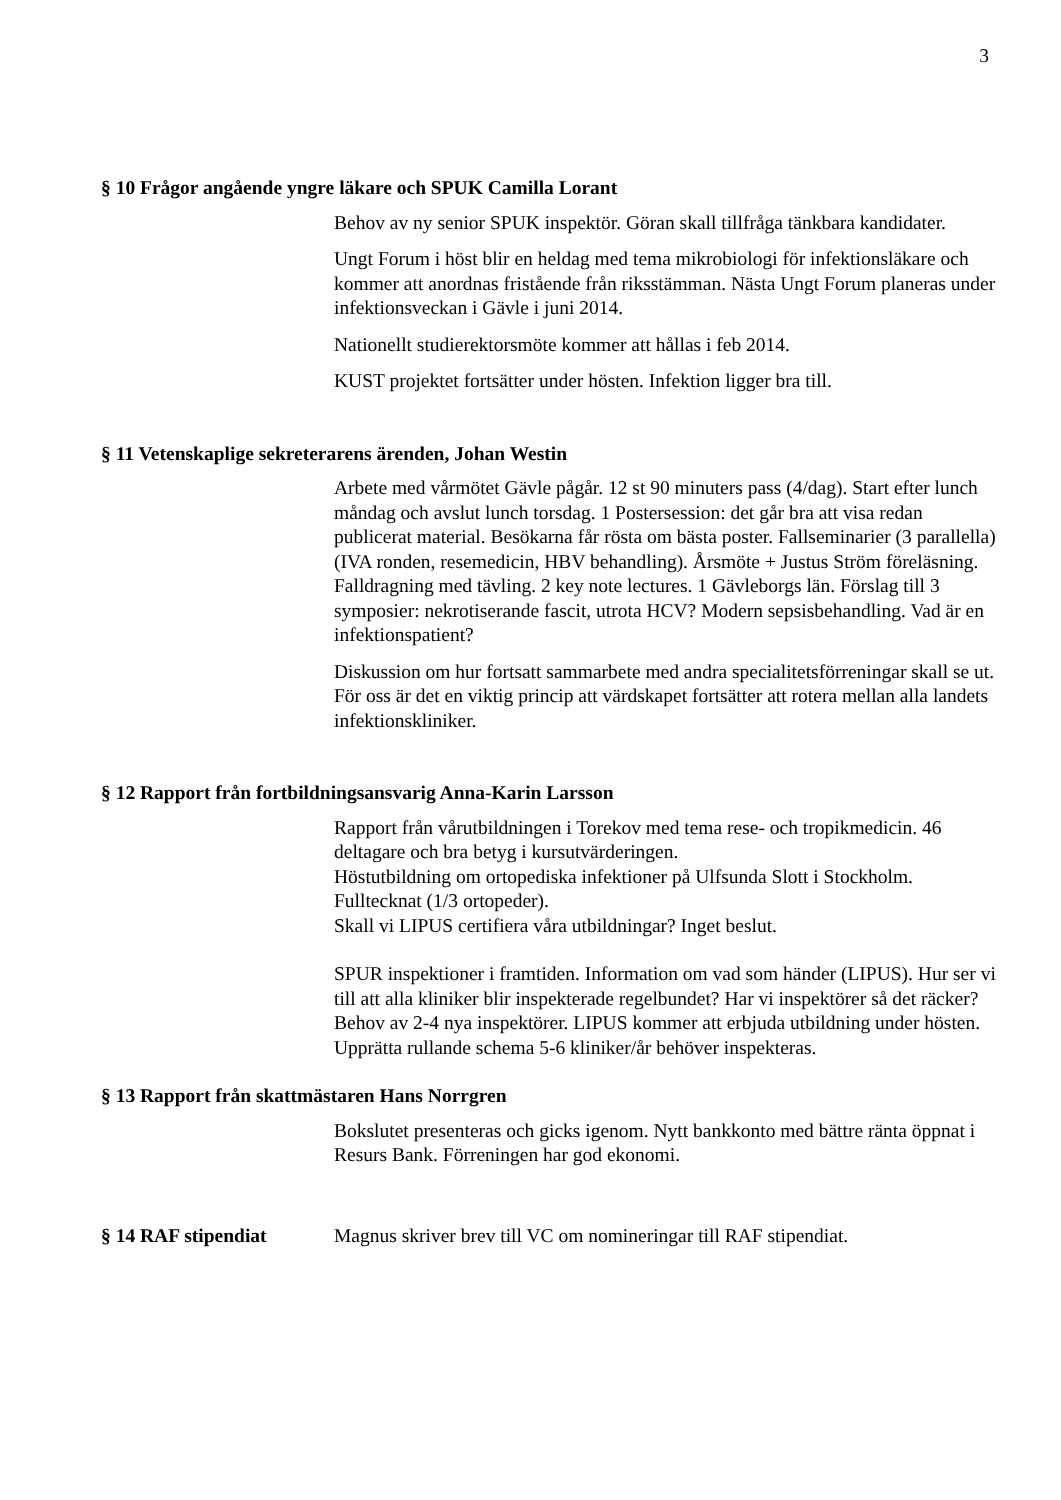3
§ 10 Frågor angående yngre läkare och SPUK Camilla Lorant
Behov av ny senior SPUK inspektör. Göran skall tillfråga tänkbara kandidater.
Ungt Forum i höst blir en heldag med tema mikrobiologi för infektionsläkare och kommer att anordnas fristående från riksstämman. Nästa Ungt Forum planeras under infektionsveckan i Gävle i juni 2014.
Nationellt studierektorsmöte kommer att hållas i feb 2014.
KUST projektet fortsätter under hösten. Infektion ligger bra till.
§ 11 Vetenskaplige sekreterarens ärenden, Johan Westin
Arbete med vårmötet Gävle pågår. 12 st 90 minuters pass (4/dag). Start efter lunch måndag och avslut lunch torsdag. 1 Postersession: det går bra att visa redan publicerat material. Besökarna får rösta om bästa poster. Fallseminarier (3 parallella) (IVA ronden, resemedicin, HBV behandling). Årsmöte + Justus Ström föreläsning. Falldragning med tävling. 2 key note lectures. 1 Gävleborgs län. Förslag till 3 symposier: nekrotiserande fascit, utrota HCV? Modern sepsisbehandling. Vad är en infektionspatient?
Diskussion om hur fortsatt sammarbete med andra specialitetsförreningar skall se ut. För oss är det en viktig princip att värdskapet fortsätter att rotera mellan alla landets infektionskliniker.
§ 12 Rapport från fortbildningsansvarig Anna-Karin Larsson
Rapport från vårutbildningen i Torekov med tema rese- och tropikmedicin. 46 deltagare och bra betyg i kursutvärderingen.
Höstutbildning om ortopediska infektioner på Ulfsunda Slott i Stockholm. Fulltecknat (1/3 ortopeder).
Skall vi LIPUS certifiera våra utbildningar? Inget beslut.
SPUR inspektioner i framtiden. Information om vad som händer (LIPUS). Hur ser vi till att alla kliniker blir inspekterade regelbundet? Har vi inspektörer så det räcker? Behov av 2-4 nya inspektörer. LIPUS kommer att erbjuda utbildning under hösten. Upprätta rullande schema 5-6 kliniker/år behöver inspekteras.
§ 13 Rapport från skattmästaren Hans Norrgren
Bokslutet presenteras och gicks igenom. Nytt bankkonto med bättre ränta öppnat i Resurs Bank. Förreningen har god ekonomi.
§ 14 RAF stipendiat Magnus skriver brev till VC om nomineringar till RAF stipendiat.